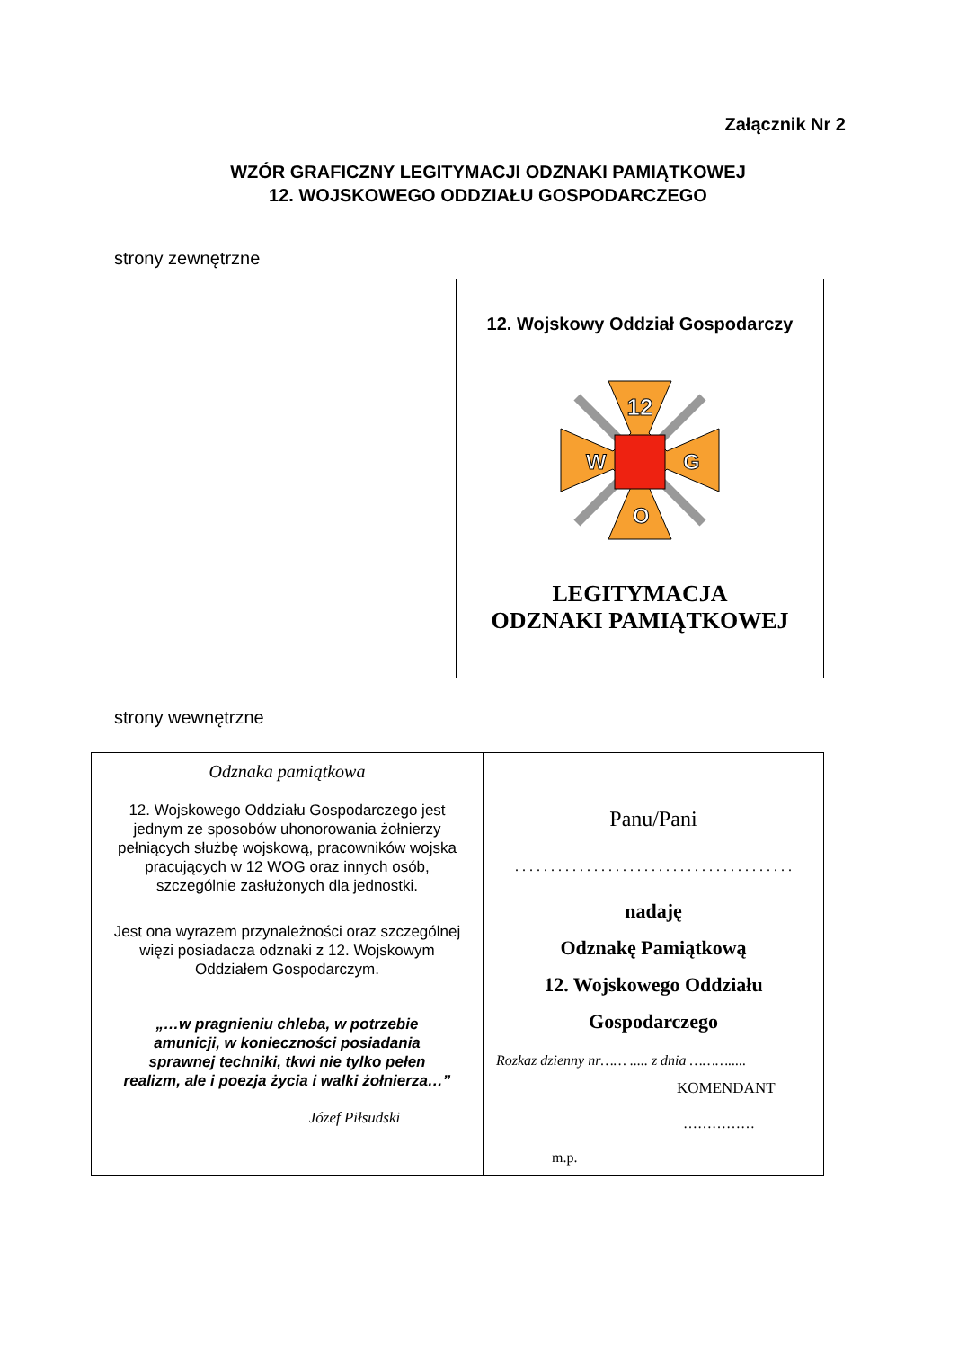Załącznik Nr 2
WZÓR GRAFICZNY LEGITYMACJI ODZNAKI PAMIĄTKOWEJ
12. WOJSKOWEGO ODDZIAŁU GOSPODARCZEGO
strony zewnętrzne
| | 12. Wojskowy Oddział Gospodarczy 12 W G O LEGITYMACJA ODZNAKI PAMIĄTKOWEJ |
strony wewnętrzne
| Odznaka pamiątkowa 12. Wojskowego Oddziału Gospodarczego jest jednym ze sposobów uhonorowania żołnierzy pełniących służbę wojskową, pracowników wojska pracujących w 12 WOG oraz innych osób, szczególnie zasłużonych dla jednostki. Jest ona wyrazem przynależności oraz szczególnej więzi posiadacza odznaki z 12. Wojskowym Oddziałem Gospodarczym. „…w pragnieniu chleba, w potrzebie amunicji, w konieczności posiadania sprawnej techniki, tkwi nie tylko pełen realizm, ale i poezja życia i walki żołnierza…” Józef Piłsudski | Panu/Pani . . . . . . . . . . . . . . . . . . . . . . . . . . . . . . . . . . . . . . . nadaję Odznakę Pamiątkową 12. Wojskowego Oddziału Gospodarczego Rozkaz dzienny nr…… ..... z dnia ………..... KOMENDANT …………… m.p. |